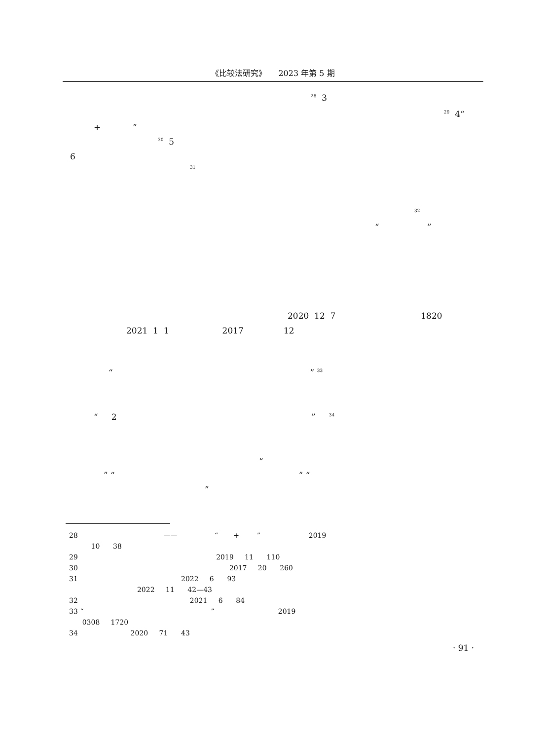《比较法研究》　　2023 年第 5 期
28 3
29 4“
+ ”
30 5
6
31
32
“ ”
2020 12 7 1820
2021 1 1 2017 12
“ ” 33
“ 2 ” 34
“
” “ ” “
”
28 —— “ + ” 2019
10 38
29 2019 11 110
30 2017 20 260
31 2022 6 93
2022 11 42—43
32 2021 6 84
33 “ ” 2019
0308 1720
34 2020 71 43
· 91 ·